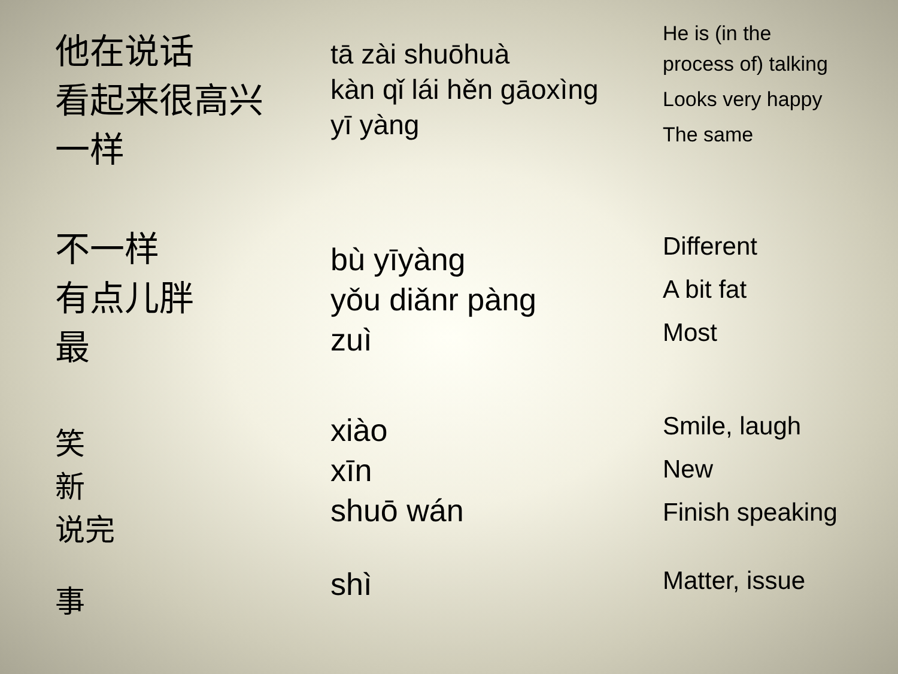他在说话
看起来很高兴
一样
tā zài shuōhuà
kàn qǐ lái hěn gāoxìng
yī yàng
He is (in the
process of) talking
Looks very happy
The same
不一样
有点儿胖
最
bù yīyàng
yǒu diǎnr pàng
zuì
Different
A bit fat
Most
笑
新
说完
xiào
xīn
shuō wán
Smile, laugh
New
Finish speaking
事
shì
Matter, issue